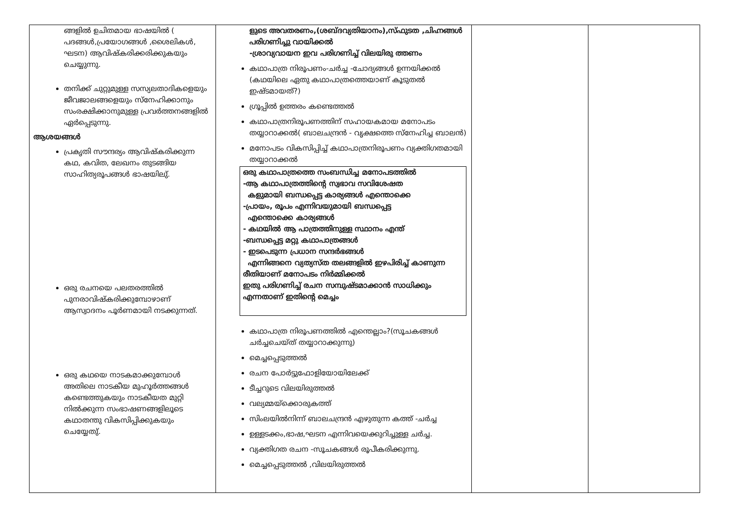| ങ്ങളിൽ ഉചിതമായ ഭാഷയിൽ ( പദങ്ങൾ,പ്രയോഗങ്ങൾ ,ശൈലികൾ, ഘടന) ആവിഷ്കരിക്കരിക്കുകയും ചെയ്യുന്നു. തനിക്ക് ചുറ്റുമുള്ള സസ്യലതാദികളെയും ജീവജാലങ്ങളെയും സ്നേഹിക്കാനും സംരക്ഷിക്കാനുമുള്ള പ്രവർത്തനങ്ങളിൽ ഏർപ്പെടുന്നു. ആശയങ്ങൾ പ്രകൃതി സൗന്ദര്യം ആവിഷ്കരിക്കുന്ന കഥ, കവിത, ലേഖനം തുടങ്ങിയ സാഹിത്യരൂപങ്ങൾ ഭാഷയിലു്. ഒരു രചനയെ പലതരത്തിൽ പുനരാവിഷ്കരിക്കുമ്പോഴാണ് ആസ്വാദനം പൂർണമായി നടക്കുന്നത്. ഒരു കഥയെ നാടകമാക്കുമ്പോൾ അതിലെ നാടകീയ മുഹൂർത്തങ്ങൾ കണ്ടെത്തുകയും നാടകീയത മുറ്റി നിൽക്കുന്ന സംഭാഷണങ്ങളിലൂടെ കഥാതന്തു വികസിപ്പിക്കുകയും ചെയ്യേതു്. | ളുടെ അവതരണം,(ശബ്ദവ്യതിയാനം),സ്ഫുടത ,ചിഹ്നങ്ങൾ പരിഗണിച്ചു വായിക്കൽ -ശ്രാവ്യവായന ഇവ പരിഗണിച്ച് വിലയിരു ത്തണം കഥാപാത്ര നിരൂപണം-ചർച്ച -ചോദ്യങ്ങൾ ഉന്നയിക്കൽ (കഥയിലെ ഏതു കഥാപാത്രത്തെയാണ് കൂടുതൽ ഇഷ്ടമായത്?) ഗ്രൂപ്പിൽ ഉത്തരം കണ്ടെത്തൽ കഥാപാത്രനിരൂപണത്തിന് സഹായകമായ മനോപടം തയ്യാറാക്കൽ( ബാലചന്ദ്രൻ - വൃക്ഷത്തെ സ്നേഹിച്ച ബാലൻ) മനോപടം വികസിപ്പിച്ച് കഥാപാത്രനിരൂപണം വ്യക്തിഗതമായി തയ്യാറാക്കൽ ഒരു കഥാപാത്രത്തെ സംബന്ധിച്ച മനോപടത്തിൽ -ആ കഥാപാത്രത്തിന്റെ സ്വഭാവ സവിശേഷത കളുമായി ബന്ധപ്പെട്ട കാര്യങ്ങൾ എന്തൊക്കെ -പ്രായം, രൂപം എന്നിവയുമായി ബന്ധപ്പെട്ട എന്തൊക്കെ കാര്യങ്ങൾ - കഥയിൽ ആ പാത്രത്തിനുള്ള സ്ഥാനം എന്ത് -ബന്ധപ്പെട്ട മറ്റു കഥാപാത്രങ്ങൾ - ഇടപെടുന്ന പ്രധാന സന്ദർഭങ്ങൾ എന്നിങ്ങനെ വ്യത്യസ്ത തലങ്ങളിൽ ഇഴപിരിച്ച് കാണുന്ന രീതിയാണ് മനോപടം നിർമ്മിക്കൽ ഇതു പരിഗണിച്ച് രചന സമ്പുഷ്ടമാക്കാൻ സാധിക്കും എന്നതാണ് ഇതിന്റെ മെച്ചം കഥാപാത്ര നിരൂപണത്തിൽ എന്തെല്ലാം?(സൂചകങ്ങൾ ചർച്ചചെയ്ത് തയ്യാറാക്കുന്നു) മെച്ചപ്പെടുത്തൽ രചന പോർട്ടുഫോളിയോയിലേക്ക് ടീച്ചറുടെ വിലയിരുത്തൽ വല്യമ്മയ്ക്കൊരുകത്ത് സിംലയിൽനിന്ന് ബാലചന്ദ്രൻ എഴുതുന്ന കത്ത് -ചർച്ച ഉള്ളടക്കം,ഭാഷ,ഘടന എന്നിവയെക്കുറിച്ചുള്ള ചർച്ച. വ്യക്തിഗത രചന -സൂചകങ്ങൾ രൂപീകരിക്കുന്നു. മെച്ചപ്പെടുത്തൽ ,വിലയിരുത്തൽ | | |